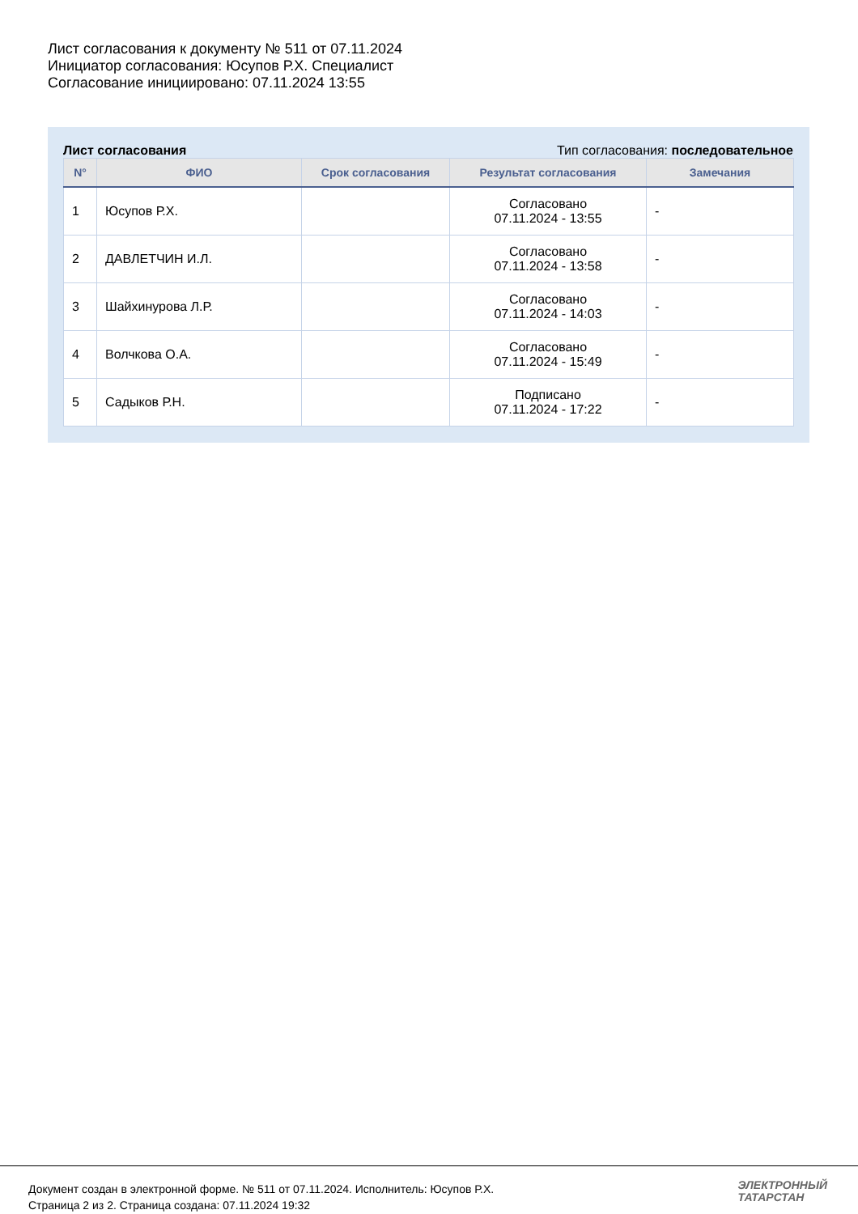Лист согласования к документу № 511 от 07.11.2024
Инициатор согласования: Юсупов Р.Х. Специалист
Согласование инициировано: 07.11.2024 13:55
Лист согласования Тип согласования: последовательное
| N° | ФИО | Срок согласования | Результат согласования | Замечания |
| --- | --- | --- | --- | --- |
| 1 | Юсупов Р.Х. | | Согласовано 07.11.2024 - 13:55 | - |
| 2 | ДАВЛЕТЧИН И.Л. | | Согласовано 07.11.2024 - 13:58 | - |
| 3 | Шайхинурова Л.Р. | | Согласовано 07.11.2024 - 14:03 | - |
| 4 | Волчкова О.А. | | Согласовано 07.11.2024 - 15:49 | - |
| 5 | Садыков Р.Н. | | Подписано 07.11.2024 - 17:22 | - |
Документ создан в электронной форме. № 511 от 07.11.2024. Исполнитель: Юсупов Р.Х.
Страница 2 из 2. Страница создана: 07.11.2024 19:32
ЭЛЕКТРОННЫЙ
ТАТАРСТАН